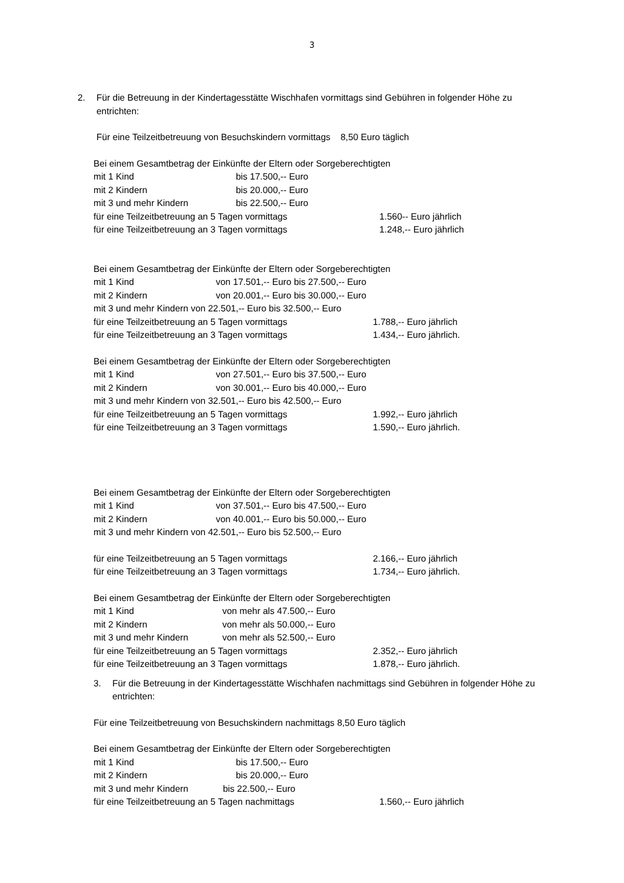3
2. Für die Betreuung in der Kindertagesstätte Wischhafen vormittags sind Gebühren in folgender Höhe zu entrichten:
Für eine Teilzeitbetreuung von Besuchskindern vormittags 8,50 Euro täglich
Bei einem Gesamtbetrag der Einkünfte der Eltern oder Sorgeberechtigten
mit 1 Kind bis 17.500,-- Euro
mit 2 Kindern bis 20.000,-- Euro
mit 3 und mehr Kindern bis 22.500,-- Euro
für eine Teilzeitbetreuung an 5 Tagen vormittags 1.560-- Euro jährlich
für eine Teilzeitbetreuung an 3 Tagen vormittags 1.248,-- Euro jährlich
Bei einem Gesamtbetrag der Einkünfte der Eltern oder Sorgeberechtigten
mit 1 Kind von 17.501,-- Euro bis 27.500,-- Euro
mit 2 Kindern von 20.001,-- Euro bis 30.000,-- Euro
mit 3 und mehr Kindern von 22.501,-- Euro bis 32.500,-- Euro
für eine Teilzeitbetreuung an 5 Tagen vormittags 1.788,-- Euro jährlich
für eine Teilzeitbetreuung an 3 Tagen vormittags 1.434,-- Euro jährlich.
Bei einem Gesamtbetrag der Einkünfte der Eltern oder Sorgeberechtigten
mit 1 Kind von 27.501,-- Euro bis 37.500,-- Euro
mit 2 Kindern von 30.001,-- Euro bis 40.000,-- Euro
mit 3 und mehr Kindern von 32.501,-- Euro bis 42.500,-- Euro
für eine Teilzeitbetreuung an 5 Tagen vormittags 1.992,-- Euro jährlich
für eine Teilzeitbetreuung an 3 Tagen vormittags 1.590,-- Euro jährlich.
Bei einem Gesamtbetrag der Einkünfte der Eltern oder Sorgeberechtigten
mit 1 Kind von 37.501,-- Euro bis 47.500,-- Euro
mit 2 Kindern von 40.001,-- Euro bis 50.000,-- Euro
mit 3 und mehr Kindern von 42.501,-- Euro bis 52.500,-- Euro
für eine Teilzeitbetreuung an 5 Tagen vormittags 2.166,-- Euro jährlich
für eine Teilzeitbetreuung an 3 Tagen vormittags 1.734,-- Euro jährlich.
Bei einem Gesamtbetrag der Einkünfte der Eltern oder Sorgeberechtigten
mit 1 Kind von mehr als 47.500,-- Euro
mit 2 Kindern von mehr als 50.000,-- Euro
mit 3 und mehr Kindern von mehr als 52.500,-- Euro
für eine Teilzeitbetreuung an 5 Tagen vormittags 2.352,-- Euro jährlich
für eine Teilzeitbetreuung an 3 Tagen vormittags 1.878,-- Euro jährlich.
3. Für die Betreuung in der Kindertagesstätte Wischhafen nachmittags sind Gebühren in folgender Höhe zu entrichten:
Für eine Teilzeitbetreuung von Besuchskindern nachmittags 8,50 Euro täglich
Bei einem Gesamtbetrag der Einkünfte der Eltern oder Sorgeberechtigten
mit 1 Kind bis 17.500,-- Euro
mit 2 Kindern bis 20.000,-- Euro
mit 3 und mehr Kindern bis 22.500,-- Euro
für eine Teilzeitbetreuung an 5 Tagen nachmittags 1.560,-- Euro jährlich